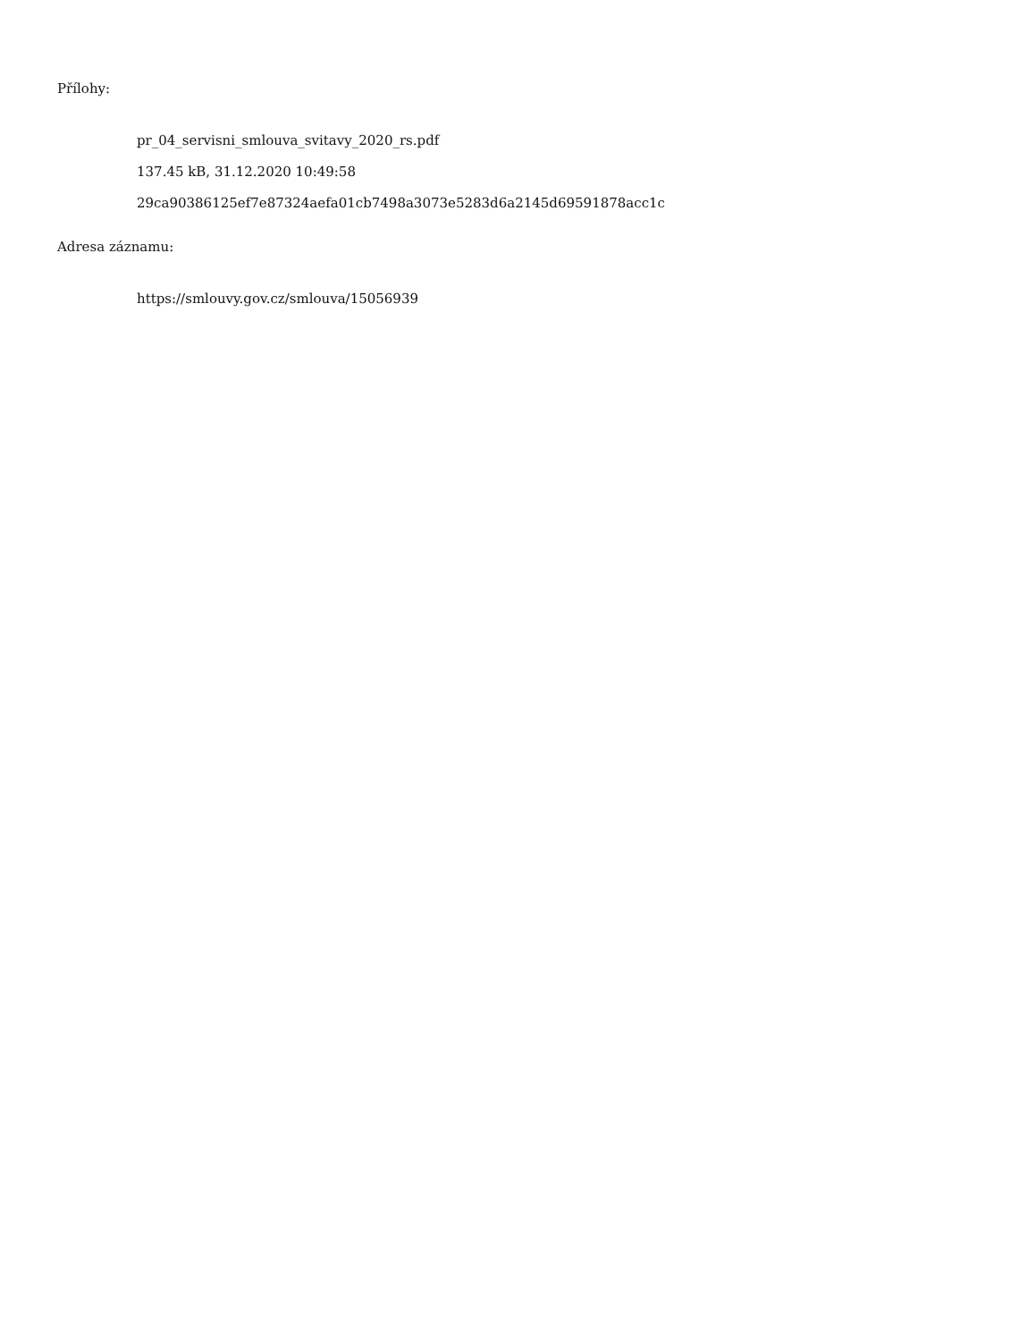Přílohy:
pr_04_servisni_smlouva_svitavy_2020_rs.pdf
137.45 kB, 31.12.2020 10:49:58
29ca90386125ef7e87324aefa01cb7498a3073e5283d6a2145d69591878acc1c
Adresa záznamu:
https://smlouvy.gov.cz/smlouva/15056939